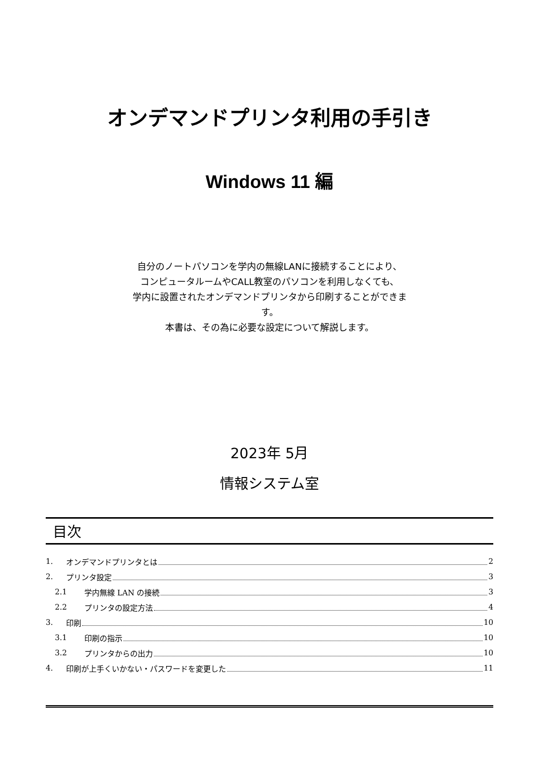オンデマンドプリンタ利用の手引き
Windows 11 編
自分のノートパソコンを学内の無線LANに接続することにより、
コンピュータルームやCALL教室のパソコンを利用しなくても、
学内に設置されたオンデマンドプリンタから印刷することができま
す。
本書は、その為に必要な設定について解説します。
2023年 5月
情報システム室
目次
1. オンデマンドプリンタとは 2
2. プリンタ設定 3
2.1 学内無線 LAN の接続 3
2.2 プリンタの設定方法 4
3. 印刷 10
3.1 印刷の指示 10
3.2 プリンタからの出力 10
4. 印刷が上手くいかない・パスワードを変更した 11